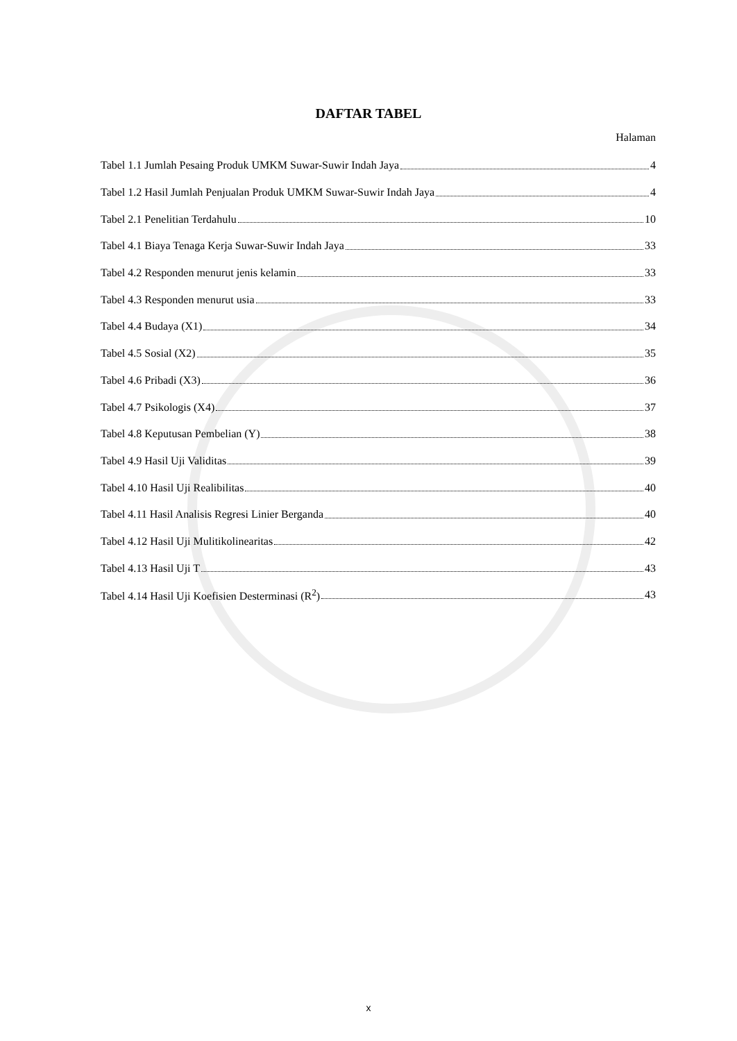DAFTAR TABEL
Halaman
Tabel 1.1 Jumlah Pesaing Produk UMKM Suwar-Suwir Indah Jaya 4
Tabel 1.2 Hasil Jumlah Penjualan Produk UMKM Suwar-Suwir Indah Jaya 4
Tabel 2.1 Penelitian Terdahulu 10
Tabel 4.1 Biaya Tenaga Kerja Suwar-Suwir Indah Jaya 33
Tabel 4.2 Responden menurut jenis kelamin 33
Tabel 4.3 Responden menurut usia 33
Tabel 4.4 Budaya (X1) 34
Tabel 4.5 Sosial (X2) 35
Tabel 4.6 Pribadi (X3) 36
Tabel 4.7 Psikologis (X4) 37
Tabel 4.8 Keputusan Pembelian (Y) 38
Tabel 4.9 Hasil Uji Validitas 39
Tabel 4.10 Hasil Uji Realibilitas 40
Tabel 4.11 Hasil Analisis Regresi Linier Berganda 40
Tabel 4.12 Hasil Uji Mulitikolinearitas 42
Tabel 4.13 Hasil Uji T 43
Tabel 4.14 Hasil Uji Koefisien Desterminasi (R<sup>2</sup>) 43
x